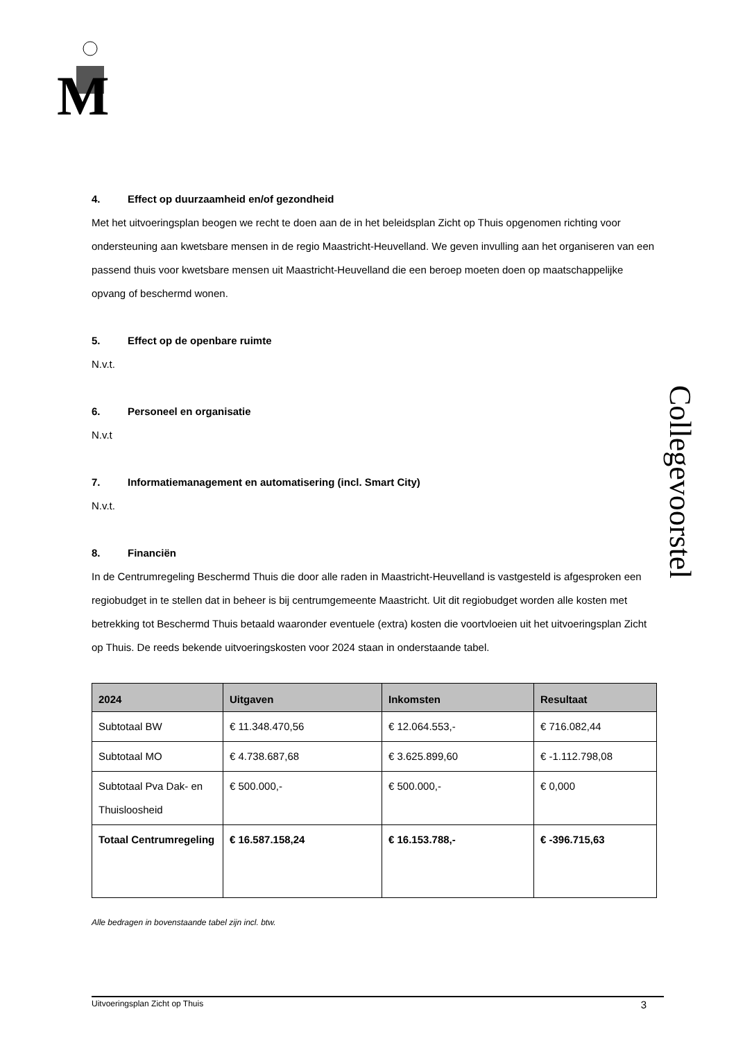M
Collegevoorstel
4. Effect op duurzaamheid en/of gezondheid
Met het uitvoeringsplan beogen we recht te doen aan de in het beleidsplan Zicht op Thuis opgenomen richting voor ondersteuning aan kwetsbare mensen in de regio Maastricht-Heuvelland. We geven invulling aan het organiseren van een passend thuis voor kwetsbare mensen uit Maastricht-Heuvelland die een beroep moeten doen op maatschappelijke opvang of beschermd wonen.
5. Effect op de openbare ruimte
N.v.t.
6. Personeel en organisatie
N.v.t
7. Informatiemanagement en automatisering (incl. Smart City)
N.v.t.
8. Financiën
In de Centrumregeling Beschermd Thuis die door alle raden in Maastricht-Heuvelland is vastgesteld is afgesproken een regiobudget in te stellen dat in beheer is bij centrumgemeente Maastricht. Uit dit regiobudget worden alle kosten met betrekking tot Beschermd Thuis betaald waaronder eventuele (extra) kosten die voortvloeien uit het uitvoeringsplan Zicht op Thuis. De reeds bekende uitvoeringskosten voor 2024 staan in onderstaande tabel.
| 2024 | Uitgaven | Inkomsten | Resultaat |
| --- | --- | --- | --- |
| Subtotaal BW | € 11.348.470,56 | € 12.064.553,- | € 716.082,44 |
| Subtotaal MO | € 4.738.687,68 | € 3.625.899,60 | € -1.112.798,08 |
| Subtotaal Pva Dak- en Thuisloosheid | € 500.000,- | € 500.000,- | € 0,000 |
| Totaal Centrumregeling | € 16.587.158,24 | € 16.153.788,- | € -396.715,63 |
Alle bedragen in bovenstaande tabel zijn incl. btw.
Uitvoeringsplan Zicht op Thuis 3